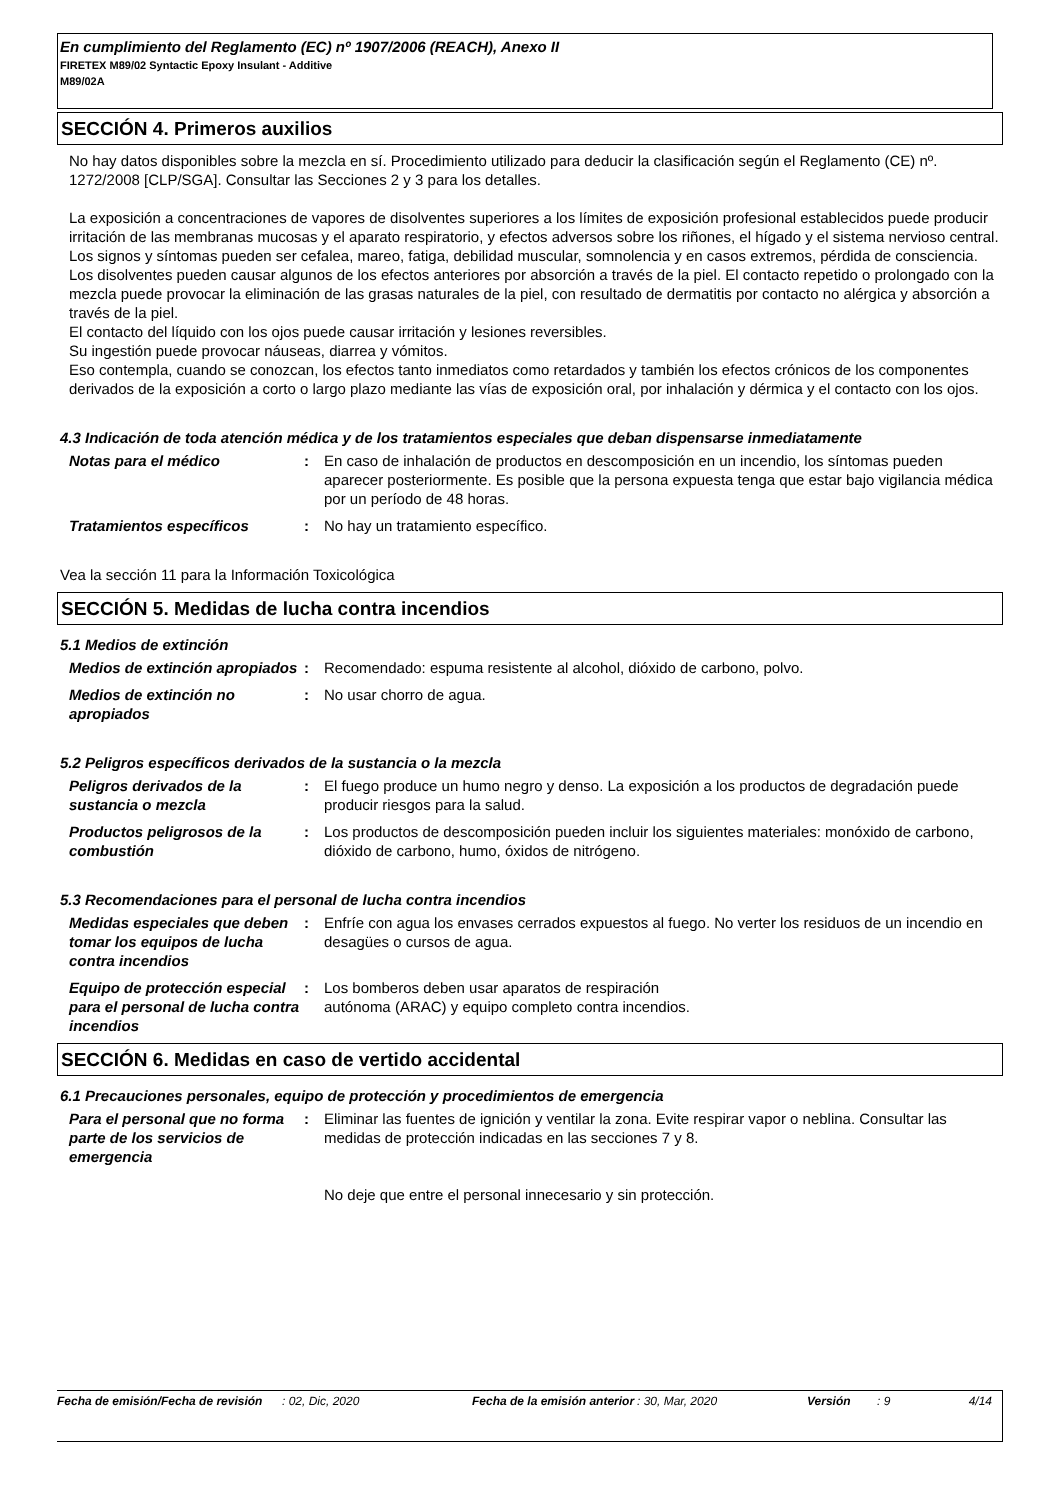En cumplimiento del Reglamento (EC) nº 1907/2006 (REACH), Anexo II
FIRETEX M89/02 Syntactic Epoxy Insulant - Additive
M89/02A
SECCIÓN 4. Primeros auxilios
No hay datos disponibles sobre la mezcla en sí. Procedimiento utilizado para deducir la clasificación según el Reglamento (CE) nº. 1272/2008 [CLP/SGA]. Consultar las Secciones 2 y 3 para los detalles.
La exposición a concentraciones de vapores de disolventes superiores a los límites de exposición profesional establecidos puede producir irritación de las membranas mucosas y el aparato respiratorio, y efectos adversos sobre los riñones, el hígado y el sistema nervioso central. Los signos y síntomas pueden ser cefalea, mareo, fatiga, debilidad muscular, somnolencia y en casos extremos, pérdida de consciencia.
Los disolventes pueden causar algunos de los efectos anteriores por absorción a través de la piel. El contacto repetido o prolongado con la mezcla puede provocar la eliminación de las grasas naturales de la piel, con resultado de dermatitis por contacto no alérgica y absorción a través de la piel.
El contacto del líquido con los ojos puede causar irritación y lesiones reversibles.
Su ingestión puede provocar náuseas, diarrea y vómitos.
Eso contempla, cuando se conozcan, los efectos tanto inmediatos como retardados y también los efectos crónicos de los componentes derivados de la exposición a corto o largo plazo mediante las vías de exposición oral, por inhalación y dérmica y el contacto con los ojos.
4.3 Indicación de toda atención médica y de los tratamientos especiales que deban dispensarse inmediatamente
Notas para el médico : En caso de inhalación de productos en descomposición en un incendio, los síntomas pueden aparecer posteriormente. Es posible que la persona expuesta tenga que estar bajo vigilancia médica por un período de 48 horas.
Tratamientos específicos : No hay un tratamiento específico.
Vea la sección 11 para la Información Toxicológica
SECCIÓN 5. Medidas de lucha contra incendios
5.1 Medios de extinción
Medios de extinción apropiados
: Recomendado: espuma resistente al alcohol, dióxido de carbono, polvo.
Medios de extinción no apropiados
: No usar chorro de agua.
5.2 Peligros específicos derivados de la sustancia o la mezcla
Peligros derivados de la sustancia o mezcla
: El fuego produce un humo negro y denso. La exposición a los productos de degradación puede producir riesgos para la salud.
Productos peligrosos de la combustión
: Los productos de descomposición pueden incluir los siguientes materiales: monóxido de carbono, dióxido de carbono, humo, óxidos de nitrógeno.
5.3 Recomendaciones para el personal de lucha contra incendios
Medidas especiales que deben tomar los equipos de lucha contra incendios
: Enfríe con agua los envases cerrados expuestos al fuego. No verter los residuos de un incendio en desagües o cursos de agua.
Equipo de protección especial para el personal de lucha contra incendios
: Los bomberos deben usar aparatos de respiración
autónoma (ARAC) y equipo completo contra incendios.
SECCIÓN 6. Medidas en caso de vertido accidental
6.1 Precauciones personales, equipo de protección y procedimientos de emergencia
Para el personal que no forma parte de los servicios de emergencia
: Eliminar las fuentes de ignición y ventilar la zona. Evite respirar vapor o neblina. Consultar las medidas de protección indicadas en las secciones 7 y 8.
No deje que entre el personal innecesario y sin protección.
Fecha de emisión/Fecha de revisión
: 02, Dic, 2020 Fecha de la emisión anterior
: 30, Mar, 2020 Versión : 9 4/14